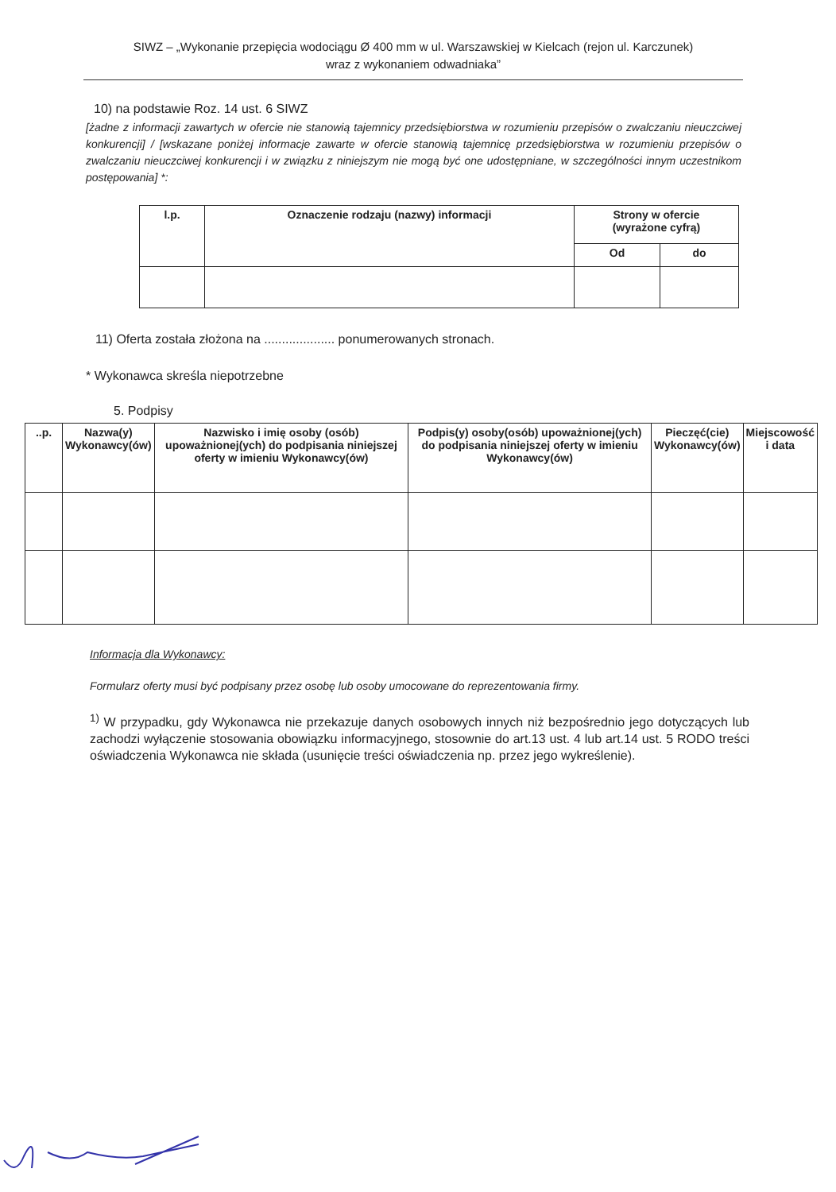SIWZ – „Wykonanie przepięcia wodociągu Ø 400 mm w ul. Warszawskiej w Kielcach (rejon ul. Karczunek)
wraz z wykonaniem odwadniaka”
10) na podstawie Roz. 14 ust. 6 SIWZ
[żadne z informacji zawartych w ofercie nie stanowią tajemnicy przedsiębiorstwa w rozumieniu przepisów o zwalczaniu nieuczciwej konkurencji] / [wskazane poniżej informacje zawarte w ofercie stanowią tajemnicę przedsiębiorstwa w rozumieniu przepisów o zwalczaniu nieuczciwej konkurencji i w związku z niniejszym nie mogą być one udostępniane, w szczególności innym uczestnikom postępowania] *:
| l.p. | Oznaczenie rodzaju (nazwy) informacji | Strony w ofercie (wyrażone cyfrą) | |
| --- | --- | --- | --- |
| | | Od | do |
11) Oferta została złożona na .................... ponumerowanych stronach.
* Wykonawca skreśla niepotrzebne
5. Podpisy
| ..p. | Nazwa(y) Wykonawcy(ów) | Nazwisko i imię osoby (osób) upoważnionej(ych) do podpisania niniejszej oferty w imieniu Wykonawcy(ów) | Podpis(y) osoby(osób) upoważnionej(ych) do podpisania niniejszej oferty w imieniu Wykonawcy(ów) | Pieczęć(cie) Wykonawcy(ów) | Miejscowość i data |
| --- | --- | --- | --- | --- | --- |
Informacja dla Wykonawcy:
Formularz oferty musi być podpisany przez osobę lub osoby umocowane do reprezentowania firmy.
<sup>1)</sup> W przypadku, gdy Wykonawca nie przekazuje danych osobowych innych niż bezpośrednio jego dotyczących lub zachodzi wyłączenie stosowania obowiązku informacyjnego, stosownie do art.13 ust. 4 lub art.14 ust. 5 RODO treści oświadczenia Wykonawca nie składa (usunięcie treści oświadczenia np. przez jego wykreślenie).